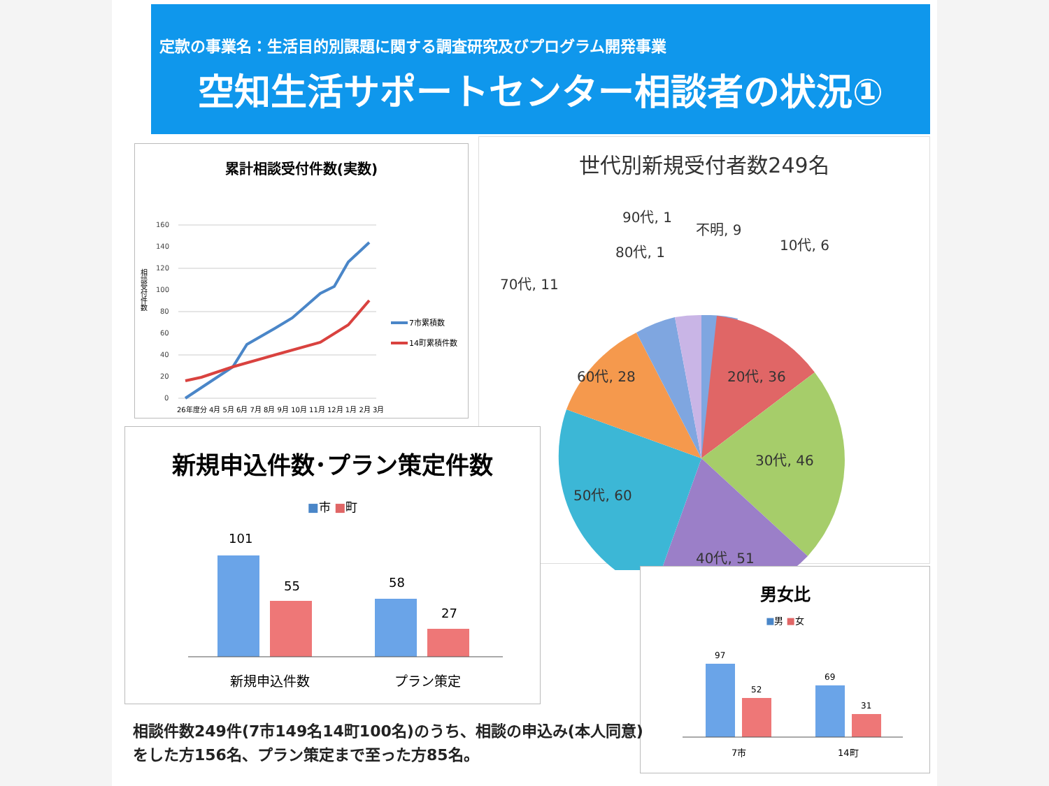定款の事業名：生活目的別課題に関する調査研究及びプログラム開発事業
空知生活サポートセンター相談者の状況①
累計相談受付件数(実数)
160
140
120
100
80
60
40
20
0
7市累積数
14町累積件数
相談受付件数
26年度分 4月 5月 6月 7月 8月 9月 10月 11月 12月 1月 2月 3月
世代別新規受付者数249名
20代, 36
30代, 46
40代, 51
50代, 60
60代, 28
70代, 11
80代, 1
90代, 1
不明, 9
10代, 6
新規申込件数･プラン策定件数
■市 ■町
101
55
58
27
新規申込件数
プラン策定
男女比
■男 ■女
97
52
69
31
7市
14町
相談件数249件(7市149名14町100名)のうち、相談の申込み(本人同意)
をした方156名、プラン策定まで至った方85名。